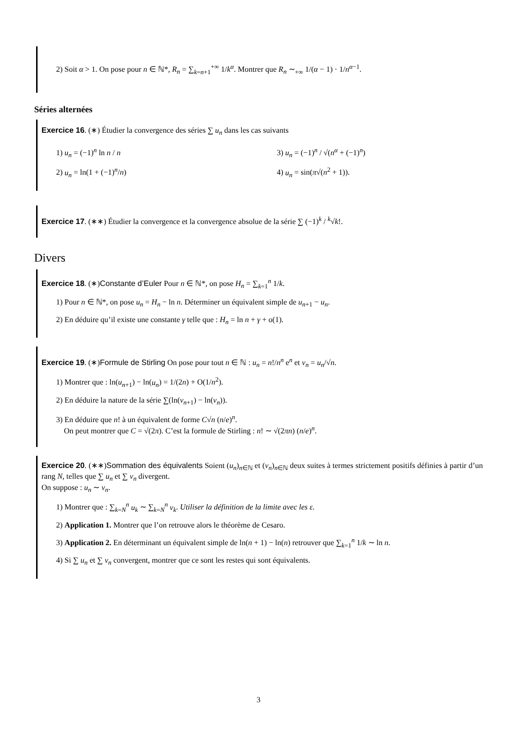2) Soit α > 1. On pose pour n ∈ ℕ*, R<sub>n</sub> = ∑<sub>k=n+1</sub><sup>+∞</sup> 1/k<sup>α</sup>. Montrer que R<sub>n</sub> ∼<sub>+∞</sub> 1/(α − 1) · 1/n<sup>α−1</sup>.
Séries alternées
Exercice 16. (∗) Étudier la convergence des séries ∑ u<sub>n</sub> dans les cas suivants
1) u<sub>n</sub> = (−1)<sup>n</sup> ln n / n
2) u<sub>n</sub> = ln(1 + (−1)<sup>n</sup>/n)
3) u<sub>n</sub> = (−1)<sup>n</sup> / √(n<sup>α</sup> + (−1)<sup>n</sup>)
4) u<sub>n</sub> = sin(π√(n<sup>2</sup> + 1)).
Exercice 17. (∗∗) Étudier la convergence et la convergence absolue de la série ∑ (−1)<sup>k</sup> / <sup>k</sup>√k!.
Divers
Exercice 18. (∗)Constante d’Euler Pour n ∈ ℕ*, on pose H<sub>n</sub> = ∑<sub>k=1</sub><sup>n</sup> 1/k.
1) Pour n ∈ ℕ*, on pose u<sub>n</sub> = H<sub>n</sub> − ln n. Déterminer un équivalent simple de u<sub>n+1</sub> − u<sub>n</sub>.
2) En déduire qu’il existe une constante γ telle que : H<sub>n</sub> = ln n + γ + o(1).
Exercice 19. (∗)Formule de Stirling On pose pour tout n ∈ ℕ : u<sub>n</sub> = n!/n<sup>n</sup> e<sup>n</sup> et v<sub>n</sub> = u<sub>n</sub>/√n.
1) Montrer que : ln(u<sub>n+1</sub>) − ln(u<sub>n</sub>) = 1/(2n) + O(1/n<sup>2</sup>).
2) En déduire la nature de la série ∑(ln(v<sub>n+1</sub>) − ln(v<sub>n</sub>)).
3) En déduire que n! à un équivalent de forme C√n (n/e)<sup>n</sup>.
On peut montrer que C = √(2π). C’est la formule de Stirling : n! ∼ √(2πn) (n/e)<sup>n</sup>.
Exercice 20. (∗∗)Sommation des équivalents Soient (u<sub>n</sub>)<sub>n∈ℕ</sub> et (v<sub>n</sub>)<sub>n∈ℕ</sub> deux suites à termes strictement positifs définies à partir d’un rang N, telles que ∑ u<sub>n</sub> et ∑ v<sub>n</sub> divergent.
On suppose : u<sub>n</sub> ∼ v<sub>n</sub>.
1) Montrer que : ∑<sub>k=N</sub><sup>n</sup> u<sub>k</sub> ∼ ∑<sub>k=N</sub><sup>n</sup> v<sub>k</sub>. Utiliser la définition de la limite avec les ε.
2) Application 1. Montrer que l’on retrouve alors le théorème de Cesaro.
3) Application 2. En déterminant un équivalent simple de ln(n + 1) − ln(n) retrouver que ∑<sub>k=1</sub><sup>n</sup> 1/k ∼ ln n.
4) Si ∑ u<sub>n</sub> et ∑ v<sub>n</sub> convergent, montrer que ce sont les restes qui sont équivalents.
3